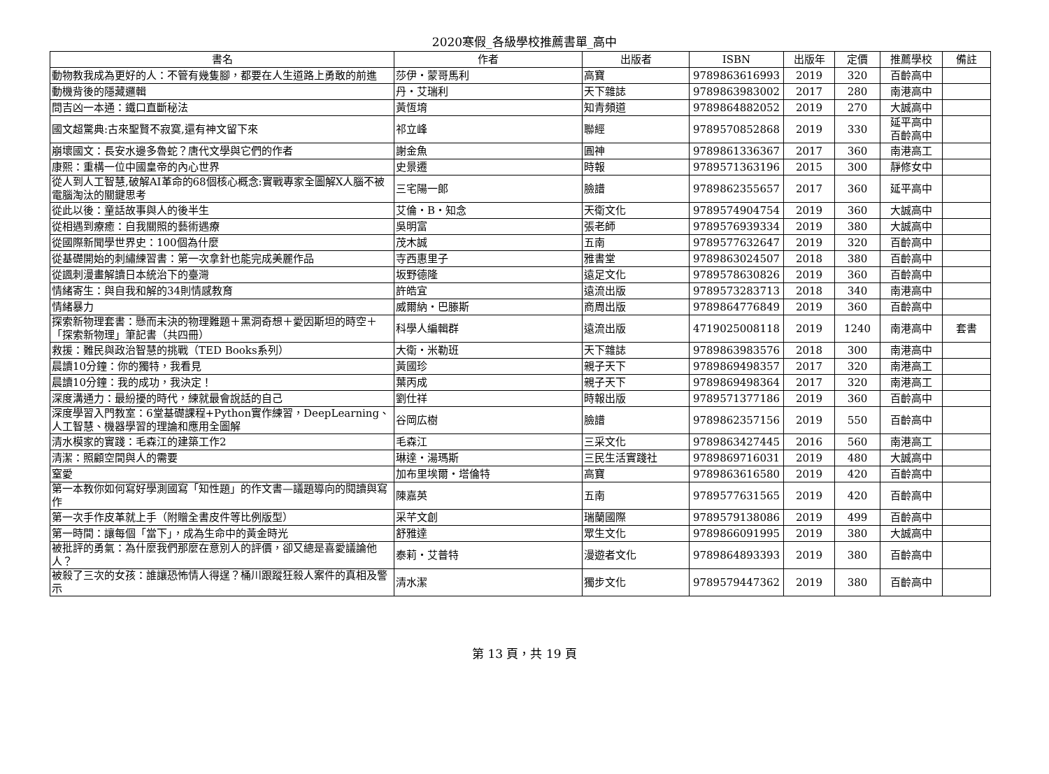2020寒假_各級學校推薦書單_高中
| 書名 | 作者 | 出版者 | ISBN | 出版年 | 定價 | 推薦學校 | 備註 |
| --- | --- | --- | --- | --- | --- | --- | --- |
| 動物教我成為更好的人：不管有幾隻腳，都要在人生道路上勇敢的前進 | 莎伊・蒙哥馬利 | 高寶 | 9789863616993 | 2019 | 320 | 百齡高中 | |
| 動機背後的隱藏邏輯 | 丹・艾瑞利 | 天下雜誌 | 9789863983002 | 2017 | 280 | 南港高中 | |
| 問吉凶一本通：鐵口直斷秘法 | 黃恆堉 | 知青頻道 | 9789864882052 | 2019 | 270 | 大誠高中 | |
| 國文超驚典:古來聖賢不寂寞,還有神文留下來 | 祁立峰 | 聯經 | 9789570852868 | 2019 | 330 | 延平高中 百齡高中 | |
| 崩壞國文：長安水邊多魯蛇？唐代文學與它們的作者 | 謝金魚 | 圓神 | 9789861336367 | 2017 | 360 | 南港高工 | |
| 康熙：重構一位中國皇帝的內心世界 | 史景遷 | 時報 | 9789571363196 | 2015 | 300 | 靜修女中 | |
| 從人到人工智慧,破解AI革命的68個核心概念:實戰專家全圖解X人腦不被電腦淘汰的關鍵思考 | 三宅陽一郎 | 臉譜 | 9789862355657 | 2017 | 360 | 延平高中 | |
| 從此以後：童話故事與人的後半生 | 艾倫・B・知念 | 天衛文化 | 9789574904754 | 2019 | 360 | 大誠高中 | |
| 從相遇到療癒：自我關照的藝術遇療 | 吳明富 | 張老師 | 9789576939334 | 2019 | 380 | 大誠高中 | |
| 從國際新聞學世界史：100個為什麼 | 茂木誠 | 五南 | 9789577632647 | 2019 | 320 | 百齡高中 | |
| 從基礎開始的刺繡練習書：第一次拿針也能完成美麗作品 | 寺西惠里子 | 雅書堂 | 9789863024507 | 2018 | 380 | 百齡高中 | |
| 從諷刺漫畫解讀日本統治下的臺灣 | 坂野德隆 | 遠足文化 | 9789578630826 | 2019 | 360 | 百齡高中 | |
| 情緒寄生：與自我和解的34則情感教育 | 許皓宜 | 遠流出版 | 9789573283713 | 2018 | 340 | 南港高中 | |
| 情緒暴力 | 威爾納・巴滕斯 | 商周出版 | 9789864776849 | 2019 | 360 | 百齡高中 | |
| 探索新物理套書：懸而未決的物理難題＋黑洞奇想＋愛因斯坦的時空＋「探索新物理」筆記書（共四冊） | 科學人編輯群 | 遠流出版 | 4719025008118 | 2019 | 1240 | 南港高中 | 套書 |
| 救援：難民與政治智慧的挑戰（TED Books系列） | 大衛・米勒班 | 天下雜誌 | 9789863983576 | 2018 | 300 | 南港高中 | |
| 晨讀10分鐘：你的獨特，我看見 | 黃國珍 | 親子天下 | 9789869498357 | 2017 | 320 | 南港高工 | |
| 晨讀10分鐘：我的成功，我決定！ | 葉丙成 | 親子天下 | 9789869498364 | 2017 | 320 | 南港高工 | |
| 深度溝通力：最紛擾的時代，練就最會說話的自己 | 劉仕祥 | 時報出版 | 9789571377186 | 2019 | 360 | 百齡高中 | |
| 深度學習入門教室：6堂基礎課程+Python實作練習，DeepLearning、人工智慧、機器學習的理論和應用全圖解 | 谷岡広樹 | 臉譜 | 9789862357156 | 2019 | 550 | 百齡高中 | |
| 清水模家的實踐：毛森江的建築工作2 | 毛森江 | 三采文化 | 9789863427445 | 2016 | 560 | 南港高工 | |
| 清潔：照顧空間與人的需要 | 琳達・湯瑪斯 | 三民生活實踐社 | 9789869716031 | 2019 | 480 | 大誠高中 | |
| 窒愛 | 加布里埃爾・塔倫特 | 高寶 | 9789863616580 | 2019 | 420 | 百齡高中 | |
| 第一本教你如何寫好學測國寫「知性題」的作文書—議題導向的閱讀與寫作 | 陳嘉英 | 五南 | 9789577631565 | 2019 | 420 | 百齡高中 | |
| 第一次手作皮革就上手（附贈全書皮件等比例版型） | 采芊文創 | 瑞蘭國際 | 9789579138086 | 2019 | 499 | 百齡高中 | |
| 第一時間：讓每個「當下」，成為生命中的黃金時光 | 舒雅達 | 眾生文化 | 9789866091995 | 2019 | 380 | 大誠高中 | |
| 被批評的勇氣：為什麼我們那麼在意別人的評價，卻又總是喜愛議論他人？ | 泰莉・艾普特 | 漫遊者文化 | 9789864893393 | 2019 | 380 | 百齡高中 | |
| 被殺了三次的女孩：誰讓恐怖情人得逞？桶川跟蹤狂殺人案件的真相及警示 | 清水潔 | 獨步文化 | 9789579447362 | 2019 | 380 | 百齡高中 | |
第 13 頁，共 19 頁